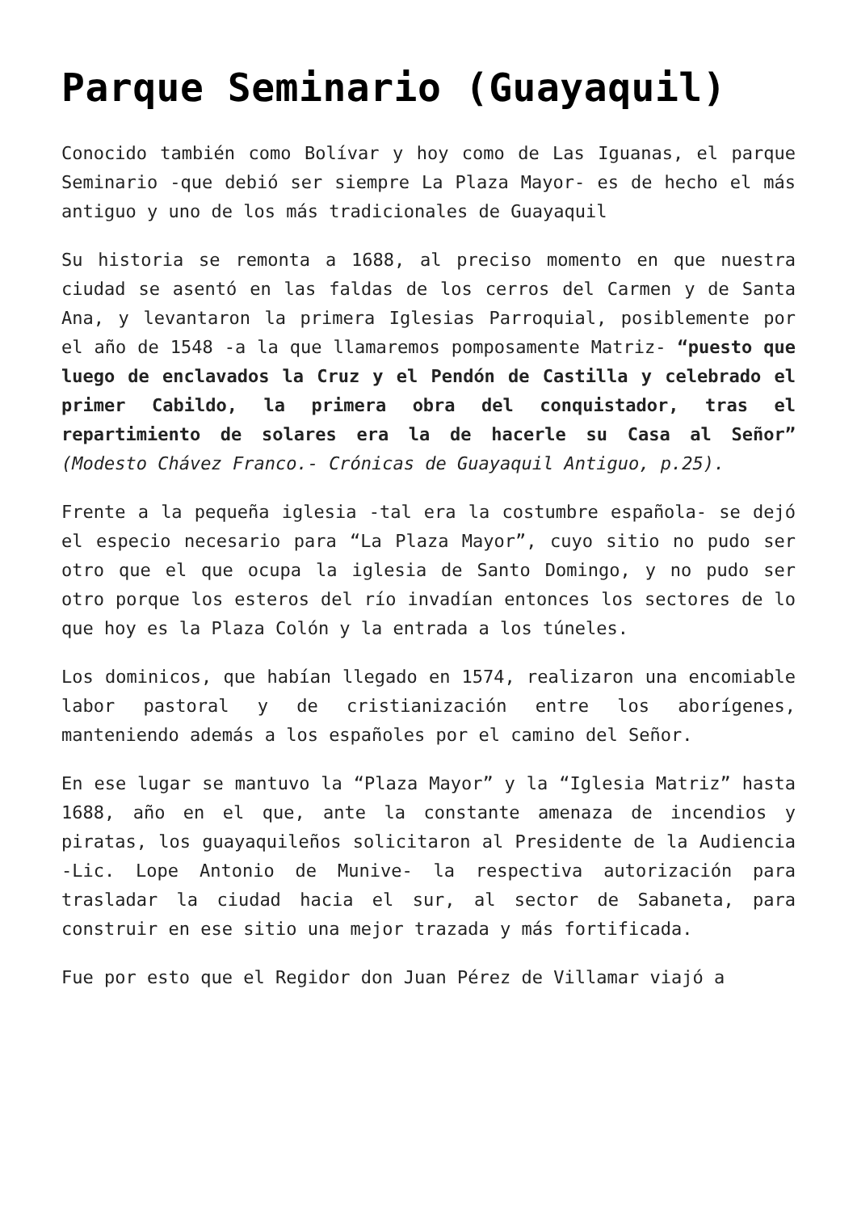Parque Seminario (Guayaquil)
Conocido también como Bolívar y hoy como de Las Iguanas, el parque Seminario -que debió ser siempre La Plaza Mayor- es de hecho el más antiguo y uno de los más tradicionales de Guayaquil
Su historia se remonta a 1688, al preciso momento en que nuestra ciudad se asentó en las faldas de los cerros del Carmen y de Santa Ana, y levantaron la primera Iglesias Parroquial, posiblemente por el año de 1548 -a la que llamaremos pomposamente Matriz- “puesto que luego de enclavados la Cruz y el Pendón de Castilla y celebrado el primer Cabildo, la primera obra del conquistador, tras el repartimiento de solares era la de hacerle su Casa al Señor” (Modesto Chávez Franco.- Crónicas de Guayaquil Antiguo, p.25).
Frente a la pequeña iglesia -tal era la costumbre española- se dejó el especio necesario para “La Plaza Mayor”, cuyo sitio no pudo ser otro que el que ocupa la iglesia de Santo Domingo, y no pudo ser otro porque los esteros del río invadían entonces los sectores de lo que hoy es la Plaza Colón y la entrada a los túneles.
Los dominicos, que habían llegado en 1574, realizaron una encomiable labor pastoral y de cristianización entre los aborígenes, manteniendo además a los españoles por el camino del Señor.
En ese lugar se mantuvo la “Plaza Mayor” y la “Iglesia Matriz” hasta 1688, año en el que, ante la constante amenaza de incendios y piratas, los guayaquileños solicitaron al Presidente de la Audiencia -Lic. Lope Antonio de Munive- la respectiva autorización para trasladar la ciudad hacia el sur, al sector de Sabaneta, para construir en ese sitio una mejor trazada y más fortificada.
Fue por esto que el Regidor don Juan Pérez de Villamar viajó a